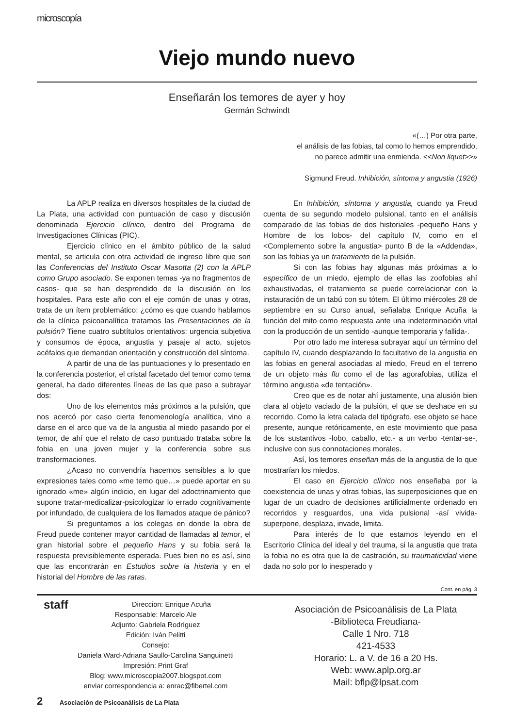microscopía
Viejo mundo nuevo
Enseñarán los temores de ayer y hoy
Germán Schwindt
«(…) Por otra parte,
el análisis de las fobias, tal como lo hemos emprendido,
no parece admitir una enmienda. <<Non liquet>>»
Sigmund Freud. Inhibición, síntoma y angustia (1926)
La APLP realiza en diversos hospitales de la ciudad de La Plata, una actividad con puntuación de caso y discusión denominada Ejercicio clínico, dentro del Programa de Investigaciones Clínicas (PIC).
Ejercicio clínico en el ámbito público de la salud mental, se articula con otra actividad de ingreso libre que son las Conferencias del Instituto Oscar Masotta (2) con la APLP como Grupo asociado. Se exponen temas -ya no fragmentos de casos- que se han desprendido de la discusión en los hospitales. Para este año con el eje común de unas y otras, trata de un ítem problemático: ¿cómo es que cuando hablamos de la clínica psicoanalítica tratamos las Presentaciones de la pulsión? Tiene cuatro subtítulos orientativos: urgencia subjetiva y consumos de época, angustia y pasaje al acto, sujetos acéfalos que demandan orientación y construcción del síntoma.
A partir de una de las puntuaciones y lo presentado en la conferencia posterior, el cristal facetado del temor como tema general, ha dado diferentes líneas de las que paso a subrayar dos:
Uno de los elementos más próximos a la pulsión, que nos acercó por caso cierta fenomenología analítica, vino a darse en el arco que va de la angustia al miedo pasando por el temor, de ahí que el relato de caso puntuado trataba sobre la fobia en una joven mujer y la conferencia sobre sus transformaciones.
¿Acaso no convendría hacernos sensibles a lo que expresiones tales como «me temo que…» puede aportar en su ignorado «me» algún indicio, en lugar del adoctrinamiento que supone tratar-medicalizar-psicologizar lo errado cognitivamente por infundado, de cualquiera de los llamados ataque de pánico?
Si preguntamos a los colegas en donde la obra de Freud puede contener mayor cantidad de llamadas al temor, el gran historial sobre el pequeño Hans y su fobia será la respuesta previsiblemente esperada. Pues bien no es así, sino que las encontrarán en Estudios sobre la histeria y en el historial del Hombre de las ratas.
En Inhibición, síntoma y angustia, cuando ya Freud cuenta de su segundo modelo pulsional, tanto en el análisis comparado de las fobias de dos historiales -pequeño Hans y Hombre de los lobos- del capítulo IV, como en el <Complemento sobre la angustia> punto B de la «Addenda», son las fobias ya un tratamiento de la pulsión.
Si con las fobias hay algunas más próximas a lo específico de un miedo, ejemplo de ellas las zoofobias ahí exhaustivadas, el tratamiento se puede correlacionar con la instauración de un tabú con su tótem. El último miércoles 28 de septiembre en su Curso anual, señalaba Enrique Acuña la función del mito como respuesta ante una indeterminación vital con la producción de un sentido -aunque temporaria y fallida-.
Por otro lado me interesa subrayar aquí un término del capítulo IV, cuando desplazando lo facultativo de la angustia en las fobias en general asociadas al miedo, Freud en el terreno de un objeto más flu como el de las agorafobias, utiliza el término angustia «de tentación».
Creo que es de notar ahí justamente, una alusión bien clara al objeto vaciado de la pulsión, el que se deshace en su recorrido. Como la letra calada del tipógrafo, ese objeto se hace presente, aunque retóricamente, en este movimiento que pasa de los sustantivos -lobo, caballo, etc.- a un verbo -tentar-se-, inclusive con sus connotaciones morales.
Así, los temores enseñan más de la angustia de lo que mostrarían los miedos.
El caso en Ejercicio clínico nos enseñaba por la coexistencia de unas y otras fobias, las superposiciones que en lugar de un cuadro de decisiones artificialmente ordenado en recorridos y resguardos, una vida pulsional -así vivida- superpone, desplaza, invade, limita.
Para interés de lo que estamos leyendo en el Escritorio Clínica del ideal y del trauma, si la angustia que trata la fobia no es otra que la de castración, su traumaticidad viene dada no solo por lo inesperado y
Cont. en pág. 3
staff Direccion: Enrique Acuña
Responsable: Marcelo Ale
Adjunto: Gabriela Rodríguez
Edición: Iván Pelitti
Consejo:
Daniela Ward-Adriana Saullo-Carolina Sanguinetti
Impresión: Print Graf
Blog: www.microscopia2007.blogspot.com
enviar correspondencia a: enrac@fibertel.com
Asociación de Psicoanálisis de La Plata
-Biblioteca Freudiana-
Calle 1 Nro. 718
421-4533
Horario: L. a V. de 16 a 20 Hs.
Web: www.aplp.org.ar
Mail: bflp@lpsat.com
2 Asociación de Psicoanálisis de La Plata